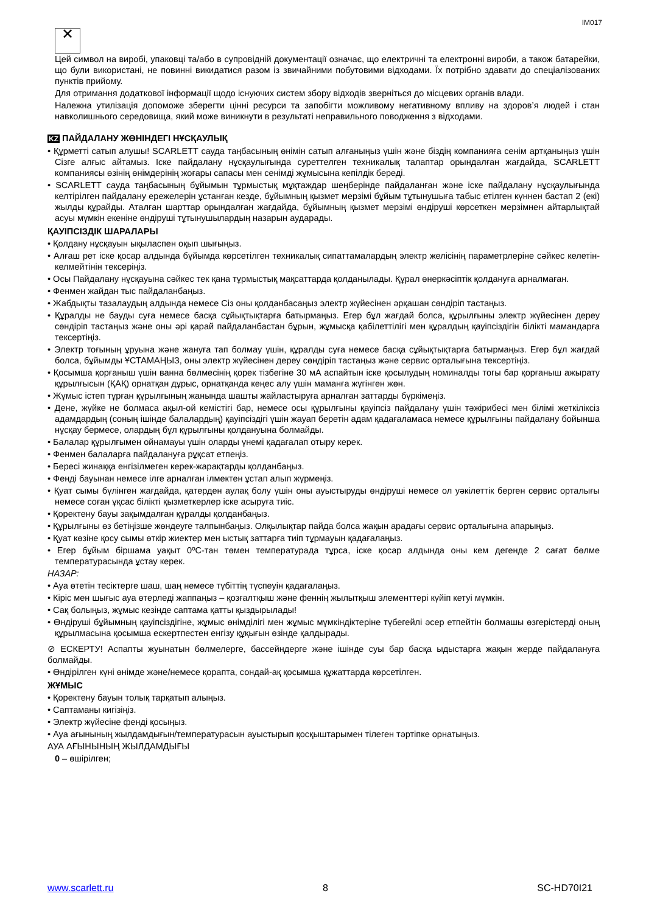IM017
✕
Цей символ на виробі, упаковці та/або в супровідній документації означає, що електричні та електронні вироби, а також батарейки, що були використані, не повинні викидатися разом із звичайними побутовими відходами. Їх потрібно здавати до спеціалізованих пунктів прийому.
Для отримання додаткової інформації щодо існуючих систем збору відходів зверніться до місцевих органів влади.
Належна утилізація допоможе зберегти цінні ресурси та запобігти можливому негативному впливу на здоров’я людей і стан навколишнього середовища, який може виникнути в результаті неправильного поводження з відходами.
KZ ПАЙДАЛАНУ ЖӨНІНДЕГІ НҰСҚАУЛЫҚ
• Құрметті сатып алушы! SCARLETT сауда таңбасының өнімін сатып алғаныңыз үшін және біздің компанияға сенім артқаныңыз үшін Сізге алғыс айтамыз. Іске пайдалану нұсқаулығында суреттелген техникалық талаптар орындалған жағдайда, SCARLETT компаниясы өзінің өнімдерінің жоғары сапасы мен сенімді жұмысына кепілдік береді.
• SCARLETT сауда таңбасының бұйымын тұрмыстық мұқтаждар шеңберінде пайдаланған және іске пайдалану нұсқаулығында келтірілген пайдалану ережелерін ұстанған кезде, бұйымның қызмет мерзімі бұйым тұтынушыға табыс етілген күннен бастап 2 (екі) жылды құрайды. Аталған шарттар орындалған жағдайда, бұйымның қызмет мерзімі өндіруші көрсеткен мерзімнен айтарлықтай асуы мүмкін екеніне өндіруші тұтынушылардың назарын аударады.
ҚАУІПСІЗДІК ШАРАЛАРЫ
• Қолдану нұсқауын ықыласпен оқып шығыңыз.
• Алғаш рет іске қосар алдында бұйымда көрсетілген техникалық сипаттамалардың электр желісінің параметрлеріне сәйкес келетін-келмейтінін тексеріңіз.
• Осы Пайдалану нұсқауына сәйкес тек қана тұрмыстық мақсаттарда қолданылады. Құрал өнеркәсіптік қолдануға арналмаған.
• Фенмен жайдан тыс пайдаланбаңыз.
• Жабдықты тазалаудың алдында немесе Сіз оны қолданбасаңыз электр жүйесінен әрқашан сөндіріп тастаңыз.
• Құралды не бауды суға немесе басқа сұйықтықтарға батырмаңыз. Егер бұл жағдай болса, құрылғыны электр жүйесінен дереу сөндіріп тастаңыз және оны әрі қарай пайдаланбастан бұрын, жұмысқа қабілеттілігі мен құралдың қауіпсіздігін білікті мамандарға тексертіңіз.
• Электр тоғының ұруына және жануға тап болмау үшін, құралды суға немесе басқа сұйықтықтарға батырмаңыз. Егер бұл жағдай болса, бұйымды ҰСТАМАҢЫЗ, оны электр жүйесінен дереу сөндіріп тастаңыз және сервис орталығына тексертіңіз.
• Қосымша қорғаныш үшін ванна бөлмесінің қорек тізбегіне 30 мА аспайтын іске қосылудың номиналды тогы бар қорғаныш ажырату құрылғысын (ҚАҚ) орнатқан дұрыс, орнатқанда кеңес алу үшін маманға жүгінген жөн.
• Жұмыс істеп тұрған құрылғының жанында шашты жайластыруға арналған заттарды бүркімеңіз.
• Дене, жүйке не болмаса ақыл-ой кемістігі бар, немесе осы құрылғыны қауіпсіз пайдалану үшін тәжірибесі мен білімі жеткіліксіз адамдардың (соның ішінде балалардың) қауіпсіздігі үшін жауап беретін адам қадағаламаса немесе құрылғыны пайдалану бойынша нұсқау бермесе, олардың бұл құрылғыны қолдануына болмайды.
• Балалар құрылғымен ойнамауы үшін оларды үнемі қадағалап отыру керек.
• Фенмен балаларға пайдалануға рұқсат етпеңіз.
• Бересі жинаққа енгізілмеген керек-жарақтарды қолданбаңыз.
• Фенді бауынан немесе ілге арналған ілмектен ұстап алып жүрмеңіз.
• Қуат сымы бүлінген жағдайда, қатерден аулақ болу үшін оны ауыстыруды өндіруші немесе ол уәкілеттік берген сервис орталығы немесе соған ұқсас білікті қызметкерлер іске асыруға тиіс.
• Қоректену бауы зақымдалған құралды қолданбаңыз.
• Құрылғыны өз бетіңізше жөндеуге талпынбаңыз. Олқылықтар пайда болса жақын арадағы сервис орталығына апарыңыз.
• Қуат көзіне қосу сымы өткір жиектер мен ыстық заттарға тиіп тұрмауын қадағалаңыз.
• Егер бұйым біршама уақыт 0ºC-тан төмен температурада тұрса, іске қосар алдында оны кем дегенде 2 сағат бөлме температурасында ұстау керек.
НАЗАР:
• Ауа өтетін тесіктерге шаш, шаң немесе түбіттің түспеуін қадағалаңыз.
• Кіріс мен шығыс ауа өтерледі жаппаңыз – қозғалтқыш және феннің жылытқыш элементтері күйіп кетуі мүмкін.
• Сақ болыңыз, жұмыс кезінде саптама қатты қызды­рылады!
• Өндіруші бұйымның қауіпсіздігіне, жұмыс өнімділігі мен жұмыс мүмкіндіктеріне түбегейлі әсер етпейтін болмашы өзгерістерді оның құрылмасына қосымша ескертпестен енгізу құқығын өзінде қалдырады.
⊘ ЕСКЕРТУ! Аспапты жуынатын бөлмелерге, бассейндерге және ішінде суы бар басқа ыдыстарға жақын жерде пайдалануға болмайды.
• Өндірілген күні өнімде және/немесе қорапта, сондай-ақ қосымша құжаттарда көрсетілген.
ЖҰМЫС
• Қоректену бауын толық тарқатып алыңыз.
• Саптаманы кигізіңіз.
• Электр жүйесіне фенді қосыңыз.
• Ауа ағынының жылдамдығын/температурасын ауыстырып қосқыштарымен тілеген тәртіпке орнатыңыз.
АУА АҒЫНЫНЫҢ ЖЫЛДАМДЫҒЫ
0 – өшірілген;
www.scarlett.ru 8 SC-HD70I21